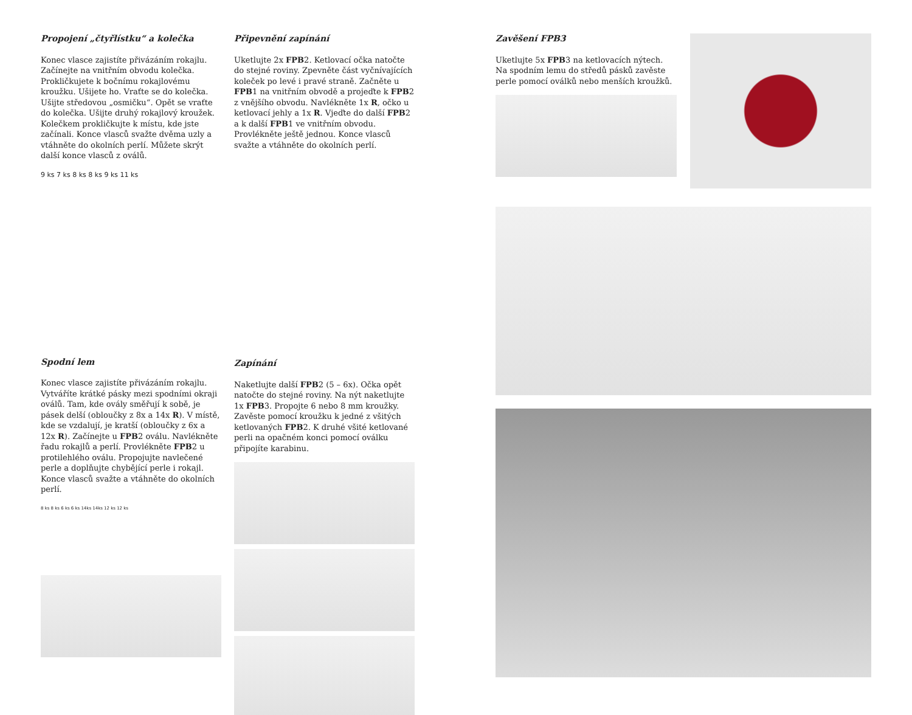Propojení „čtyřlístku“ a kolečka
Konec vlasce zajistíte přivázáním rokajlu. Začínejte na vnitřním obvodu kolečka. Prokličkujete k bočnímu rokajlovému kroužku. Ušijete ho. Vraťte se do kolečka. Ušijte středovou „osmičku“. Opět se vraťte do kolečka. Ušijte druhý rokajlový kroužek. Kolečkem prokličkujte k místu, kde jste začínali. Konce vlasců svažte dvěma uzly a vtáhněte do okolních perlí. Můžete skrýt další konce vlasců z oválů.
9 ks 7 ks 8 ks 8 ks 9 ks 11 ks
Spodní lem
Konec vlasce zajistíte přivázáním rokajlu. Vytváříte krátké pásky mezi spodními okraji oválů. Tam, kde ovály směřují k sobě, je pásek delší (obloučky z 8x a 14x R). V místě, kde se vzdalují, je kratší (obloučky z 6x a 12x R). Začínejte u FPB2 oválu. Navlékněte řadu rokajlů a perlí. Provlékněte FPB2 u protilehlého oválu. Propojujte navlečené perle a doplňujte chybějící perle i rokajl. Konce vlasců svažte a vtáhněte do okolních perlí.
8 ks 8 ks 6 ks 6 ks 14ks 14ks 12 ks 12 ks
Připevnění zapínání
Uketlujte 2x FPB2. Ketlovací očka natočte do stejné roviny. Zpevněte část vyčnívajících koleček po levé i pravé straně. Začněte u FPB1 na vnitřním obvodě a projeďte k FPB2 z vnějšího obvodu. Navlékněte 1x R, očko u ketlovací jehly a 1x R. Vjeďte do další FPB2 a k další FPB1 ve vnitřním obvodu. Provlékněte ještě jednou. Konce vlasců svažte a vtáhněte do okolních perlí.
Zapínání
Naketlujte další FPB2 (5 – 6x). Očka opět natočte do stejné roviny. Na nýt naketlujte 1x FPB3. Propojte 6 nebo 8 mm kroužky. Zavěste pomocí kroužku k jedné z všitých ketlovaných FPB2. K druhé všité ketlované perli na opačném konci pomocí oválku připojíte karabinu.
Zavěšení FPB3
Uketlujte 5x FPB3 na ketlovacích nýtech. Na spodním lemu do středů pásků zavěste perle pomocí oválků nebo menších kroužků.